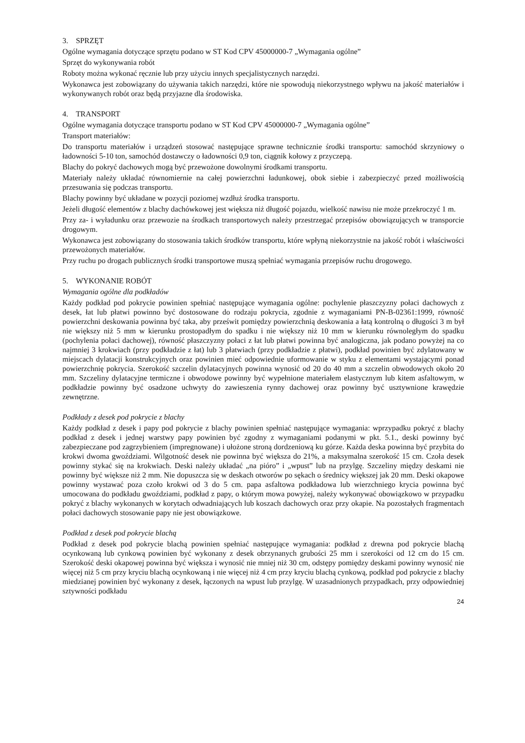3. SPRZĘT
Ogólne wymagania dotyczące sprzętu podano w ST Kod CPV 45000000-7 „Wymagania ogólne”
Sprzęt do wykonywania robót
Roboty można wykonać ręcznie lub przy użyciu innych specjalistycznych narzędzi.
Wykonawca jest zobowiązany do używania takich narzędzi, które nie spowodują niekorzystnego wpływu na jakość materiałów i wykonywanych robót oraz będą przyjazne dla środowiska.
4. TRANSPORT
Ogólne wymagania dotyczące transportu podano w ST Kod CPV 45000000-7 „Wymagania ogólne”
Transport materiałów:
Do transportu materiałów i urządzeń stosować następujące sprawne technicznie środki transportu: samochód skrzyniowy o ładowności 5-10 ton, samochód dostawczy o ładowności 0,9 ton, ciągnik kołowy z przyczepą.
Blachy do pokryć dachowych mogą być przewożone dowolnymi środkami transportu.
Materiały należy układać równomiernie na całej powierzchni ładunkowej, obok siebie i zabezpieczyć przed możliwością przesuwania się podczas transportu.
Blachy powinny być układane w pozycji poziomej wzdłuż środka transportu.
Jeżeli długość elementów z blachy dachówkowej jest większa niż długość pojazdu, wielkość nawisu nie może przekroczyć 1 m.
Przy za- i wyładunku oraz przewozie na środkach transportowych należy przestrzegać przepisów obowiązujących w transporcie drogowym.
Wykonawca jest zobowiązany do stosowania takich środków transportu, które wpłyną niekorzystnie na jakość robót i właściwości przewożonych materiałów.
Przy ruchu po drogach publicznych środki transportowe muszą spełniać wymagania przepisów ruchu drogowego.
5. WYKONANIE ROBÓT
Wymagania ogólne dla podkładów
Każdy podkład pod pokrycie powinien spełniać następujące wymagania ogólne: pochylenie płaszczyzny połaci dachowych z desek, łat lub płatwi powinno być dostosowane do rodzaju pokrycia, zgodnie z wymaganiami PN-B-02361:1999, równość powierzchni deskowania powinna być taka, aby prześwit pomiędzy powierzchnią deskowania a łatą kontrolną o długości 3 m był nie większy niż 5 mm w kierunku prostopadłym do spadku i nie większy niż 10 mm w kierunku równoległym do spadku (pochylenia połaci dachowej), równość płaszczyzny połaci z łat lub płatwi powinna być analogiczna, jak podano powyżej na co najmniej 3 krokwiach (przy podkładzie z łat) lub 3 płatwiach (przy podkładzie z płatwi), podkład powinien być zdylatowany w miejscach dylatacji konstrukcyjnych oraz powinien mieć odpowiednie uformowanie w styku z elementami wystającymi ponad powierzchnię pokrycia. Szerokość szczelin dylatacyjnych powinna wynosić od 20 do 40 mm a szczelin obwodowych około 20 mm. Szczeliny dylatacyjne termiczne i obwodowe powinny być wypełnione materiałem elastycznym lub kitem asfaltowym, w podkładzie powinny być osadzone uchwyty do zawieszenia rynny dachowej oraz powinny być usztywnione krawędzie zewnętrzne.
Podkłady z desek pod pokrycie z blachy
Każdy podkład z desek i papy pod pokrycie z blachy powinien spełniać następujące wymagania: wprzypadku pokryć z blachy podkład z desek i jednej warstwy papy powinien być zgodny z wymaganiami podanymi w pkt. 5.1., deski powinny być zabezpieczane pod zagrzybieniem (impregnowane) i ułożone stroną dordzeniową ku górze. Każda deska powinna być przybita do krokwi dwoma gwoździami. Wilgotność desek nie powinna być większa do 21%, a maksymalna szerokość 15 cm. Czoła desek powinny stykać się na krokwiach. Deski należy układać „na pióro” i „wpust” lub na przylgę. Szczeliny między deskami nie powinny być większe niż 2 mm. Nie dopuszcza się w deskach otworów po sękach o średnicy większej jak 20 mm. Deski okapowe powinny wystawać poza czoło krokwi od 3 do 5 cm. papa asfaltowa podkładowa lub wierzchniego krycia powinna być umocowana do podkładu gwoździami, podkład z papy, o którym mowa powyżej, należy wykonywać obowiązkowo w przypadku pokryć z blachy wykonanych w korytach odwadniających lub koszach dachowych oraz przy okapie. Na pozostałych fragmentach połaci dachowych stosowanie papy nie jest obowiązkowe.
Podkład z desek pod pokrycie blachą
Podkład z desek pod pokrycie blachą powinien spełniać następujące wymagania: podkład z drewna pod pokrycie blachą ocynkowaną lub cynkową powinien być wykonany z desek obrzynanych grubości 25 mm i szerokości od 12 cm do 15 cm. Szerokość deski okapowej powinna być większa i wynosić nie mniej niż 30 cm, odstępy pomiędzy deskami powinny wynosić nie więcej niż 5 cm przy kryciu blachą ocynkowaną i nie więcej niż 4 cm przy kryciu blachą cynkową, podkład pod pokrycie z blachy miedzianej powinien być wykonany z desek, łączonych na wpust lub przylgę. W uzasadnionych przypadkach, przy odpowiedniej sztywności podkładu
24